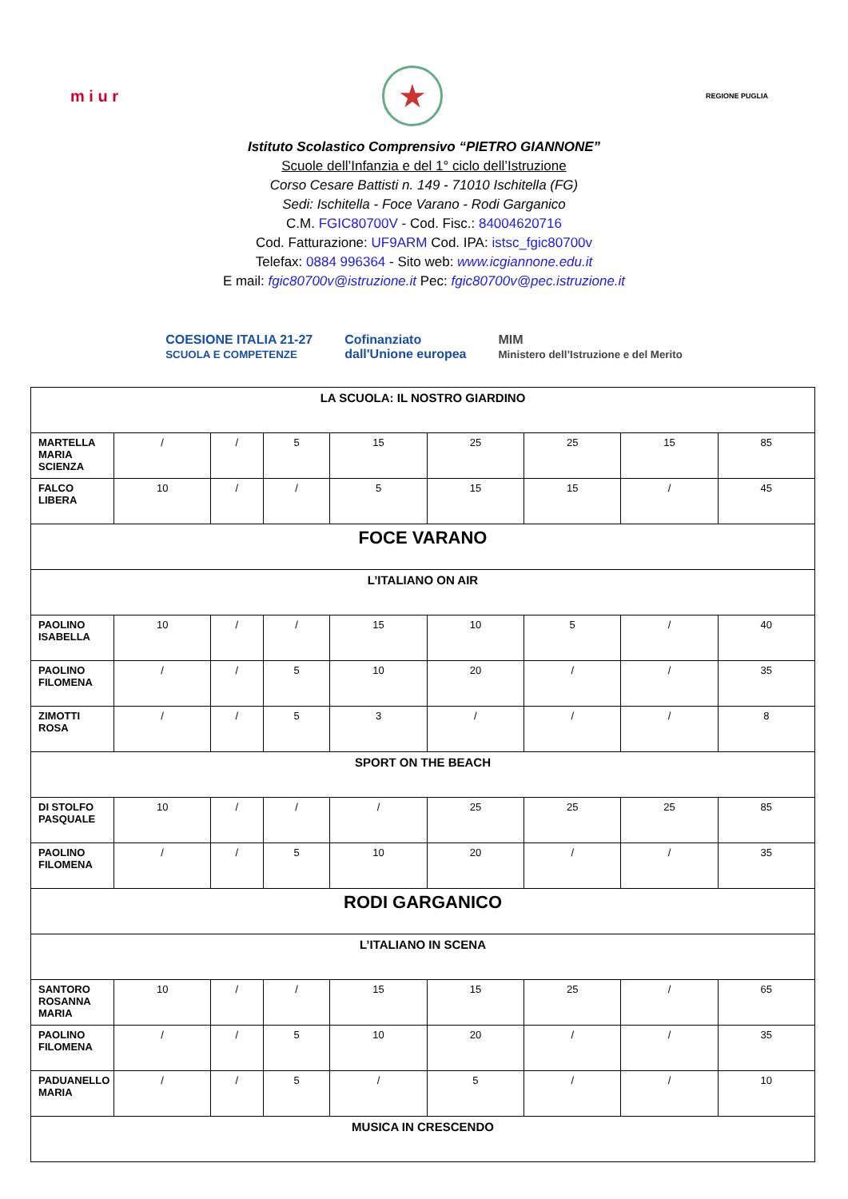m i u r
★
REGIONE PUGLIA
Istituto Scolastico Comprensivo “PIETRO GIANNONE”
Scuole dell’Infanzia e del 1° ciclo dell’Istruzione
Corso Cesare Battisti n. 149 - 71010 Ischitella (FG)
Sedi: Ischitella - Foce Varano - Rodi Garganico
C.M. FGIC80700V - Cod. Fisc.: 84004620716
Cod. Fatturazione: UF9ARM Cod. IPA: istsc_fgic80700v
Telefax: 0884 996364 - Sito web: www.icgiannone.edu.it
E mail: fgic80700v@istruzione.it Pec: fgic80700v@pec.istruzione.it
COESIONE ITALIA 21-27
SCUOLA E COMPETENZE
Cofinanziato
dall'Unione europea
MIM
Ministero dell’Istruzione e del Merito
| LA SCUOLA: IL NOSTRO GIARDINO | | | | | | | | |
| MARTELLA MARIA SCIENZA | / | / | 5 | 15 | 25 | 25 | 15 | 85 |
| FALCO LIBERA | 10 | / | / | 5 | 15 | 15 | / | 45 |
| FOCE VARANO | | | | | | | | |
| L’ITALIANO ON AIR | | | | | | | | |
| PAOLINO ISABELLA | 10 | / | / | 15 | 10 | 5 | / | 40 |
| PAOLINO FILOMENA | / | / | 5 | 10 | 20 | / | / | 35 |
| ZIMOTTI ROSA | / | / | 5 | 3 | / | / | / | 8 |
| SPORT ON THE BEACH | | | | | | | | |
| DI STOLFO PASQUALE | 10 | / | / | / | 25 | 25 | 25 | 85 |
| PAOLINO FILOMENA | / | / | 5 | 10 | 20 | / | / | 35 |
| RODI GARGANICO | | | | | | | | |
| L’ITALIANO IN SCENA | | | | | | | | |
| SANTORO ROSANNA MARIA | 10 | / | / | 15 | 15 | 25 | / | 65 |
| PAOLINO FILOMENA | / | / | 5 | 10 | 20 | / | / | 35 |
| PADUANELLO MARIA | / | / | 5 | / | 5 | / | / | 10 |
| MUSICA IN CRESCENDO | | | | | | | | |